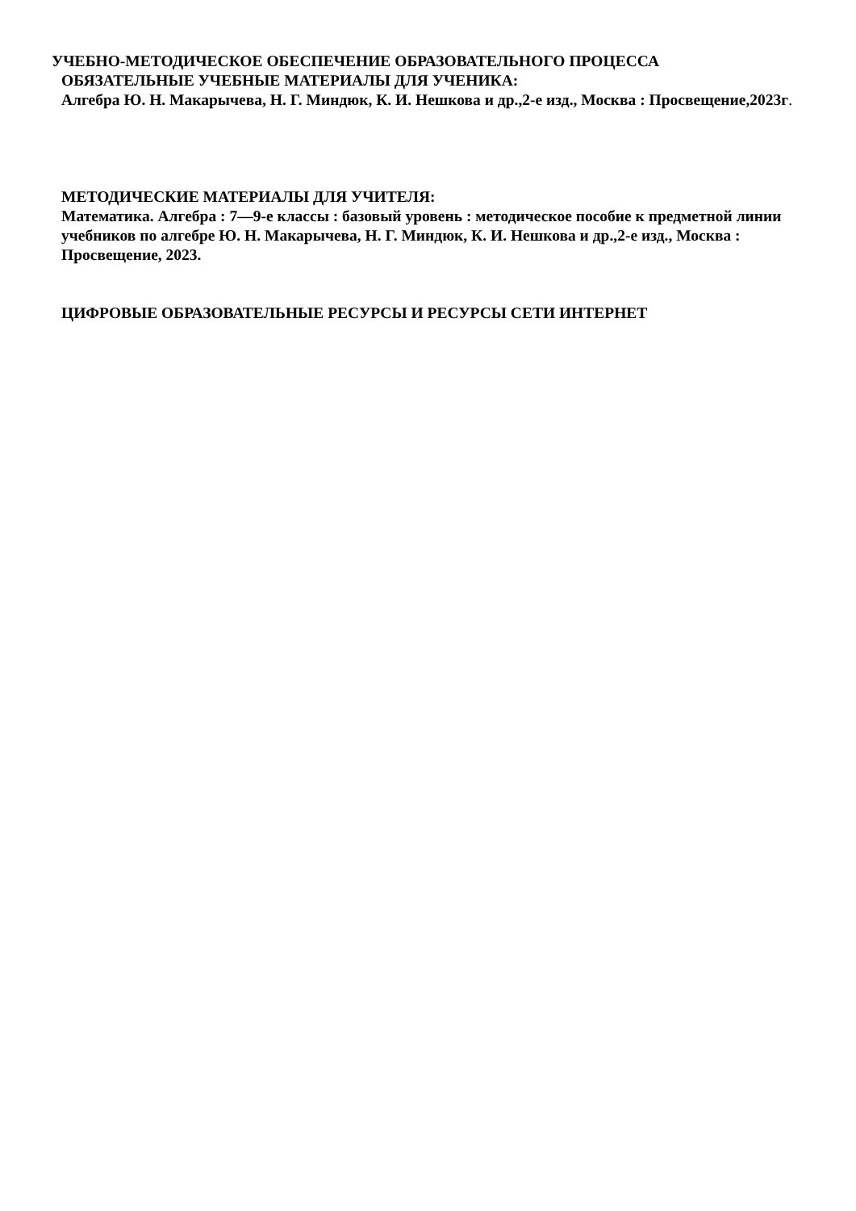УЧЕБНО-МЕТОДИЧЕСКОЕ ОБЕСПЕЧЕНИЕ ОБРАЗОВАТЕЛЬНОГО ПРОЦЕССА
ОБЯЗАТЕЛЬНЫЕ УЧЕБНЫЕ МАТЕРИАЛЫ ДЛЯ УЧЕНИКА:
Алгебра Ю. Н. Макарычева, Н. Г. Миндюк, К. И. Нешкова и др.,2-е изд., Москва : Просвещение,2023г.
МЕТОДИЧЕСКИЕ МАТЕРИАЛЫ ДЛЯ УЧИТЕЛЯ:
Математика. Алгебра : 7—9-е классы : базовый уровень : методическое пособие к предметной линии учебников по алгебре Ю. Н. Макарычева, Н. Г. Миндюк, К. И. Нешкова и др.,2-е изд., Москва : Просвещение, 2023.
ЦИФРОВЫЕ ОБРАЗОВАТЕЛЬНЫЕ РЕСУРСЫ И РЕСУРСЫ СЕТИ ИНТЕРНЕТ